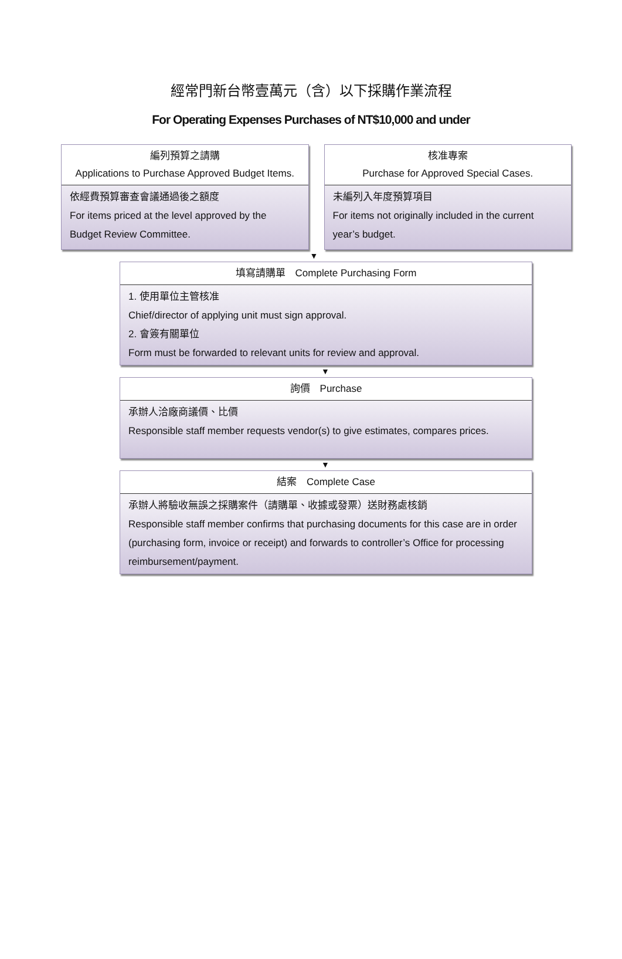經常門新台幣壹萬元（含）以下採購作業流程
For Operating Expenses Purchases of NT$10,000 and under
編列預算之請購
Applications to Purchase Approved Budget Items.
依經費預算審查會議通過後之額度
For items priced at the level approved by the Budget Review Committee.
核准專案
Purchase for Approved Special Cases.
未編列入年度預算項目
For items not originally included in the current year’s budget.
▼
填寫請購單　Complete Purchasing Form
1. 使用單位主管核准
Chief/director of applying unit must sign approval.
2. 會簽有關單位
Form must be forwarded to relevant units for review and approval.
▼
詢價　Purchase
承辦人洽廠商議價、比價
Responsible staff member requests vendor(s) to give estimates, compares prices.
▼
結案　Complete Case
承辦人將驗收無誤之採購案件（請購單、收據或發票）送財務處核銷
Responsible staff member confirms that purchasing documents for this case are in order (purchasing form, invoice or receipt) and forwards to controller’s Office for processing reimbursement/payment.